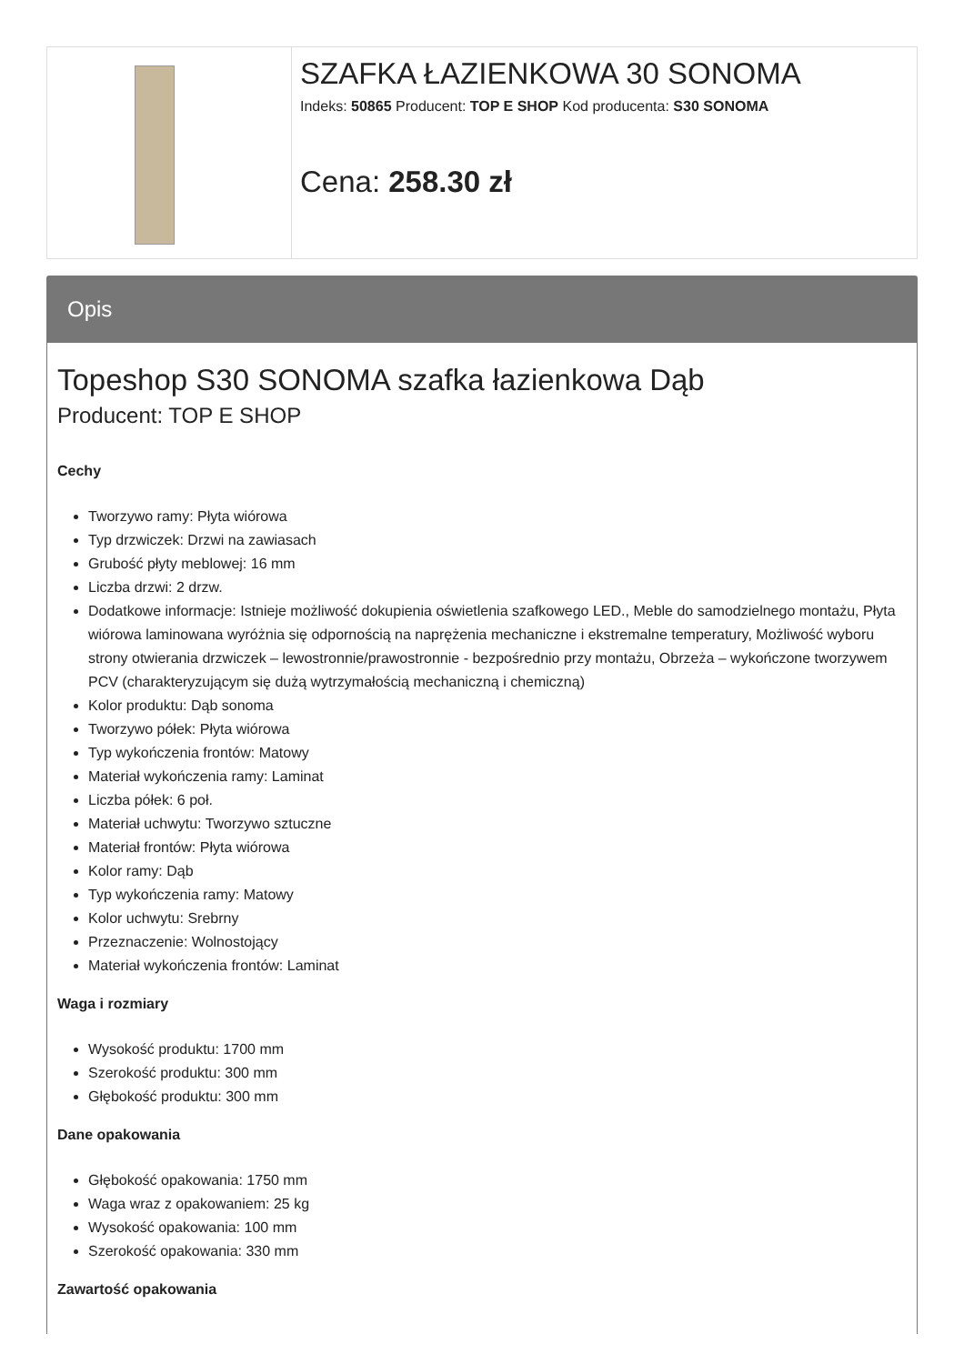SZAFKA ŁAZIENKOWA 30 SONOMA
Indeks: 50865 Producent: TOP E SHOP Kod producenta: S30 SONOMA
Cena: 258.30 zł
Opis
Topeshop S30 SONOMA szafka łazienkowa Dąb
Producent: TOP E SHOP
Cechy
Tworzywo ramy: Płyta wiórowa
Typ drzwiczek: Drzwi na zawiasach
Grubość płyty meblowej: 16 mm
Liczba drzwi: 2 drzw.
Dodatkowe informacje: Istnieje możliwość dokupienia oświetlenia szafkowego LED., Meble do samodzielnego montażu, Płyta wiórowa laminowana wyróżnia się odpornością na naprężenia mechaniczne i ekstremalne temperatury, Możliwość wyboru strony otwierania drzwiczek – lewostronnie/prawostronnie - bezpośrednio przy montażu, Obrzeża – wykończone tworzywem PCV (charakteryzującym się dużą wytrzymałością mechaniczną i chemiczną)
Kolor produktu: Dąb sonoma
Tworzywo półek: Płyta wiórowa
Typ wykończenia frontów: Matowy
Materiał wykończenia ramy: Laminat
Liczba półek: 6 poł.
Materiał uchwytu: Tworzywo sztuczne
Materiał frontów: Płyta wiórowa
Kolor ramy: Dąb
Typ wykończenia ramy: Matowy
Kolor uchwytu: Srebrny
Przeznaczenie: Wolnostojący
Materiał wykończenia frontów: Laminat
Waga i rozmiary
Wysokość produktu: 1700 mm
Szerokość produktu: 300 mm
Głębokość produktu: 300 mm
Dane opakowania
Głębokość opakowania: 1750 mm
Waga wraz z opakowaniem: 25 kg
Wysokość opakowania: 100 mm
Szerokość opakowania: 330 mm
Zawartość opakowania